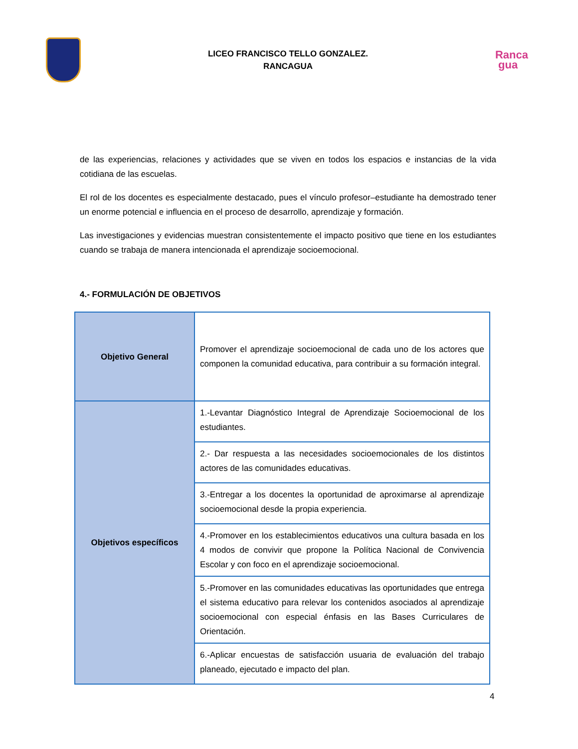LICEO FRANCISCO TELLO GONZALEZ.
RANCAGUA
Ranca
gua
de las experiencias, relaciones y actividades que se viven en todos los espacios e instancias de la vida cotidiana de las escuelas.
El rol de los docentes es especialmente destacado, pues el vínculo profesor–estudiante ha demostrado tener un enorme potencial e influencia en el proceso de desarrollo, aprendizaje y formación.
Las investigaciones y evidencias muestran consistentemente el impacto positivo que tiene en los estudiantes cuando se trabaja de manera intencionada el aprendizaje socioemocional.
4.- FORMULACIÓN DE OBJETIVOS
| Objetivo General | Promover el aprendizaje socioemocional de cada uno de los actores que componen la comunidad educativa, para contribuir a su formación integral. |
| Objetivos específicos | 1.-Levantar Diagnóstico Integral de Aprendizaje Socioemocional de los estudiantes. |
| | 2.- Dar respuesta a las necesidades socioemocionales de los distintos actores de las comunidades educativas. |
| | 3.-Entregar a los docentes la oportunidad de aproximarse al aprendizaje socioemocional desde la propia experiencia. |
| | 4.-Promover en los establecimientos educativos una cultura basada en los 4 modos de convivir que propone la Política Nacional de Convivencia Escolar y con foco en el aprendizaje socioemocional. |
| | 5.-Promover en las comunidades educativas las oportunidades que entrega el sistema educativo para relevar los contenidos asociados al aprendizaje socioemocional con especial énfasis en las Bases Curriculares de Orientación. |
| | 6.-Aplicar encuestas de satisfacción usuaria de evaluación del trabajo planeado, ejecutado e impacto del plan. |
4